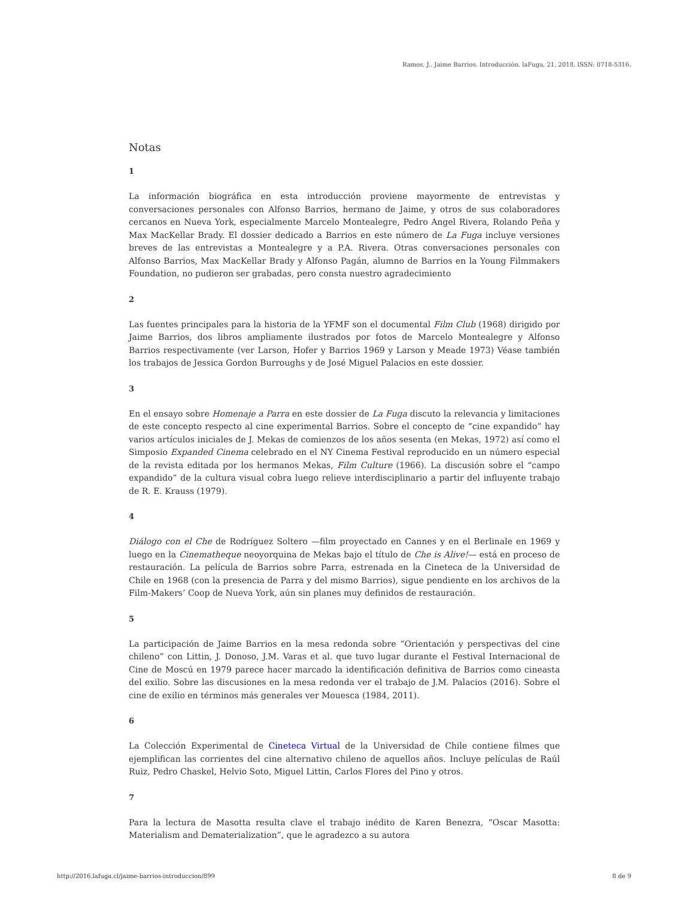Ramos, J.. Jaime Barrios. Introducción. laFuga, 21, 2018, ISSN: 0718-5316.
Notas
1
La información biográfica en esta introducción proviene mayormente de entrevistas y conversaciones personales con Alfonso Barrios, hermano de Jaime, y otros de sus colaboradores cercanos en Nueva York, especialmente Marcelo Montealegre, Pedro Angel Rivera, Rolando Peña y Max MacKellar Brady. El dossier dedicado a Barrios en este número de La Fuga incluye versiones breves de las entrevistas a Montealegre y a P.A. Rivera. Otras conversaciones personales con Alfonso Barrios, Max MacKellar Brady y Alfonso Pagán, alumno de Barrios en la Young Filmmakers Foundation, no pudieron ser grabadas, pero consta nuestro agradecimiento
2
Las fuentes principales para la historia de la YFMF son el documental Film Club (1968) dirigido por Jaime Barrios, dos libros ampliamente ilustrados por fotos de Marcelo Montealegre y Alfonso Barrios respectivamente (ver Larson, Hofer y Barrios 1969 y Larson y Meade 1973) Véase también los trabajos de Jessica Gordon Burroughs y de José Miguel Palacios en este dossier.
3
En el ensayo sobre Homenaje a Parra en este dossier de La Fuga discuto la relevancia y limitaciones de este concepto respecto al cine experimental Barrios. Sobre el concepto de “cine expandido” hay varios artículos iniciales de J. Mekas de comienzos de los años sesenta (en Mekas, 1972) así como el Simposio Expanded Cinema celebrado en el NY Cinema Festival reproducido en un número especial de la revista editada por los hermanos Mekas, Film Culture (1966). La discusión sobre el “campo expandido” de la cultura visual cobra luego relieve interdisciplinario a partir del influyente trabajo de R. E. Krauss (1979).
4
Diálogo con el Che de Rodríguez Soltero —film proyectado en Cannes y en el Berlinale en 1969 y luego en la Cinematheque neoyorquina de Mekas bajo el título de Che is Alive!— está en proceso de restauración. La película de Barrios sobre Parra, estrenada en la Cineteca de la Universidad de Chile en 1968 (con la presencia de Parra y del mismo Barrios), sigue pendiente en los archivos de la Film-Makers’ Coop de Nueva York, aún sin planes muy definidos de restauración.
5
La participación de Jaime Barrios en la mesa redonda sobre “Orientación y perspectivas del cine chileno” con Littin, J. Donoso, J.M. Varas et al. que tuvo lugar durante el Festival Internacional de Cine de Moscú en 1979 parece hacer marcado la identificación definitiva de Barrios como cineasta del exilio. Sobre las discusiones en la mesa redonda ver el trabajo de J.M. Palacios (2016). Sobre el cine de exilio en términos más generales ver Mouesca (1984, 2011).
6
La Colección Experimental de Cineteca Virtual de la Universidad de Chile contiene filmes que ejemplifican las corrientes del cine alternativo chileno de aquellos años. Incluye películas de Raúl Ruiz, Pedro Chaskel, Helvio Soto, Miguel Littin, Carlos Flores del Pino y otros.
7
Para la lectura de Masotta resulta clave el trabajo inédito de Karen Benezra, “Oscar Masotta: Materialism and Dematerialization”, que le agradezco a su autora
http://2016.lafuga.cl/jaime-barrios-introduccion/899 8 de 9